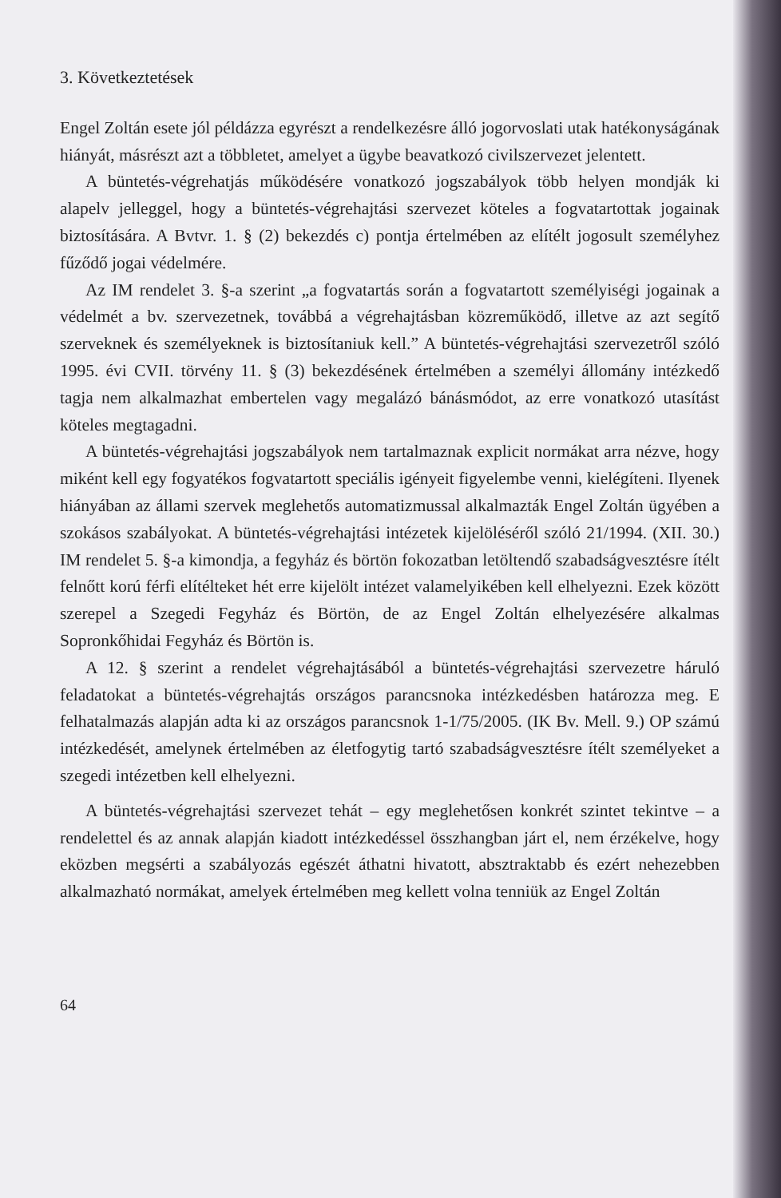3. Következtetések
Engel Zoltán esete jól példázza egyrészt a rendelkezésre álló jogorvoslati utak hatékonyságának hiányát, másrészt azt a többletet, amelyet a ügybe beavatkozó civilszervezet jelentett.
A büntetés-végrehatjás működésére vonatkozó jogszabályok több helyen mondják ki alapelv jelleggel, hogy a büntetés-végrehajtási szervezet köteles a fogvatartottak jogainak biztosítására. A Bvtvr. 1. § (2) bekezdés c) pontja értelmében az elítélt jogosult személyhez fűződő jogai védelmére.
Az IM rendelet 3. §-a szerint „a fogvatartás során a fogvatartott személyiségi jogainak a védelmét a bv. szervezetnek, továbbá a végrehajtásban közreműködő, illetve az azt segítő szerveknek és személyeknek is biztosítaniuk kell.” A büntetés-végrehajtási szervezetről szóló 1995. évi CVII. törvény 11. § (3) bekezdésének értelmében a személyi állomány intézkedő tagja nem alkalmazhat embertelen vagy megalázó bánásmódot, az erre vonatkozó utasítást köteles megtagadni.
A büntetés-végrehajtási jogszabályok nem tartalmaznak explicit normákat arra nézve, hogy miként kell egy fogyatékos fogvatartott speciális igényeit figyelembe venni, kielégíteni. Ilyenek hiányában az állami szervek meglehetős automatizmussal alkalmazták Engel Zoltán ügyében a szokásos szabályokat. A büntetés-végrehajtási intézetek kijelöléséről szóló 21/1994. (XII. 30.) IM rendelet 5. §-a kimondja, a fegyház és börtön fokozatban letöltendő szabadságvesztésre ítélt felnőtt korú férfi elítélteket hét erre kijelölt intézet valamelyikében kell elhelyezni. Ezek között szerepel a Szegedi Fegyház és Börtön, de az Engel Zoltán elhelyezésére alkalmas Sopronkőhidai Fegyház és Börtön is.
A 12. § szerint a rendelet végrehajtásából a büntetés-végrehajtási szervezetre háruló feladatokat a büntetés-végrehajtás országos parancsnoka intézkedésben határozza meg. E felhatalmazás alapján adta ki az országos parancsnok 1-1/75/2005. (IK Bv. Mell. 9.) OP számú intézkedését, amelynek értelmében az életfogytig tartó szabadságvesztésre ítélt személyeket a szegedi intézetben kell elhelyezni.
A büntetés-végrehajtási szervezet tehát – egy meglehetősen konkrét szintet tekintve – a rendelettel és az annak alapján kiadott intézkedéssel összhangban járt el, nem érzékelve, hogy eközben megsérti a szabályozás egészét áthatni hivatott, absztraktabb és ezért nehezebben alkalmazható normákat, amelyek értelmében meg kellett volna tenniük az Engel Zoltán
64